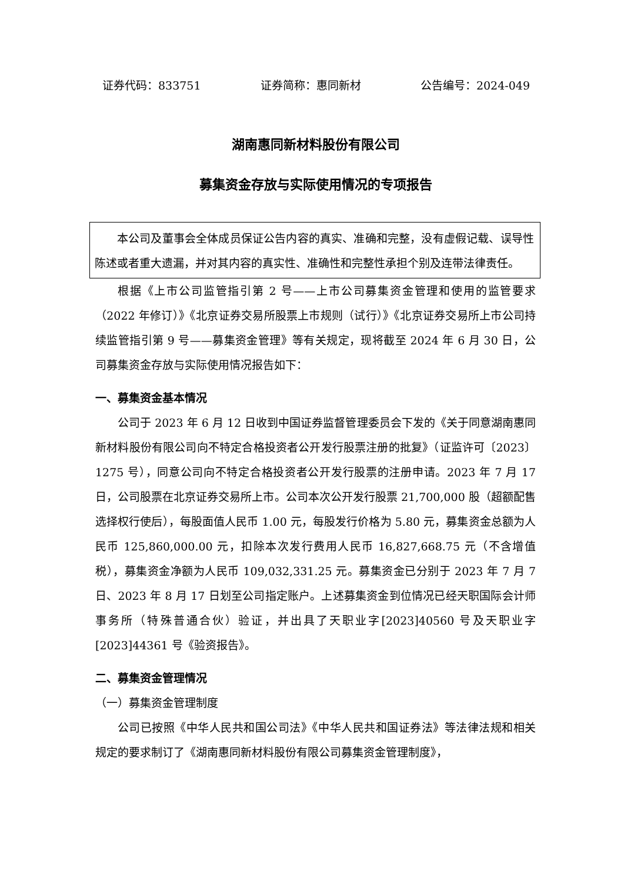证券代码：833751 证券简称：惠同新材 公告编号：2024-049
湖南惠同新材料股份有限公司
募集资金存放与实际使用情况的专项报告
本公司及董事会全体成员保证公告内容的真实、准确和完整，没有虚假记载、误导性陈述或者重大遗漏，并对其内容的真实性、准确性和完整性承担个别及连带法律责任。
根据《上市公司监管指引第 2 号——上市公司募集资金管理和使用的监管要求（2022 年修订）》《北京证券交易所股票上市规则（试行）》《北京证券交易所上市公司持续监管指引第 9 号——募集资金管理》等有关规定，现将截至 2024 年 6 月 30 日，公司募集资金存放与实际使用情况报告如下：
一、募集资金基本情况
公司于 2023 年 6 月 12 日收到中国证券监督管理委员会下发的《关于同意湖南惠同新材料股份有限公司向不特定合格投资者公开发行股票注册的批复》（证监许可〔2023〕1275 号），同意公司向不特定合格投资者公开发行股票的注册申请。2023 年 7 月 17 日，公司股票在北京证券交易所上市。公司本次公开发行股票 21,700,000 股（超额配售选择权行使后），每股面值人民币 1.00 元，每股发行价格为 5.80 元，募集资金总额为人民币 125,860,000.00 元，扣除本次发行费用人民币 16,827,668.75 元（不含增值税），募集资金净额为人民币 109,032,331.25 元。募集资金已分别于 2023 年 7 月 7 日、2023 年 8 月 17 日划至公司指定账户。上述募集资金到位情况已经天职国际会计师事务所（特殊普通合伙）验证，并出具了天职业字[2023]40560 号及天职业字[2023]44361 号《验资报告》。
二、募集资金管理情况
（一）募集资金管理制度
公司已按照《中华人民共和国公司法》《中华人民共和国证券法》等法律法规和相关规定的要求制订了《湖南惠同新材料股份有限公司募集资金管理制度》，